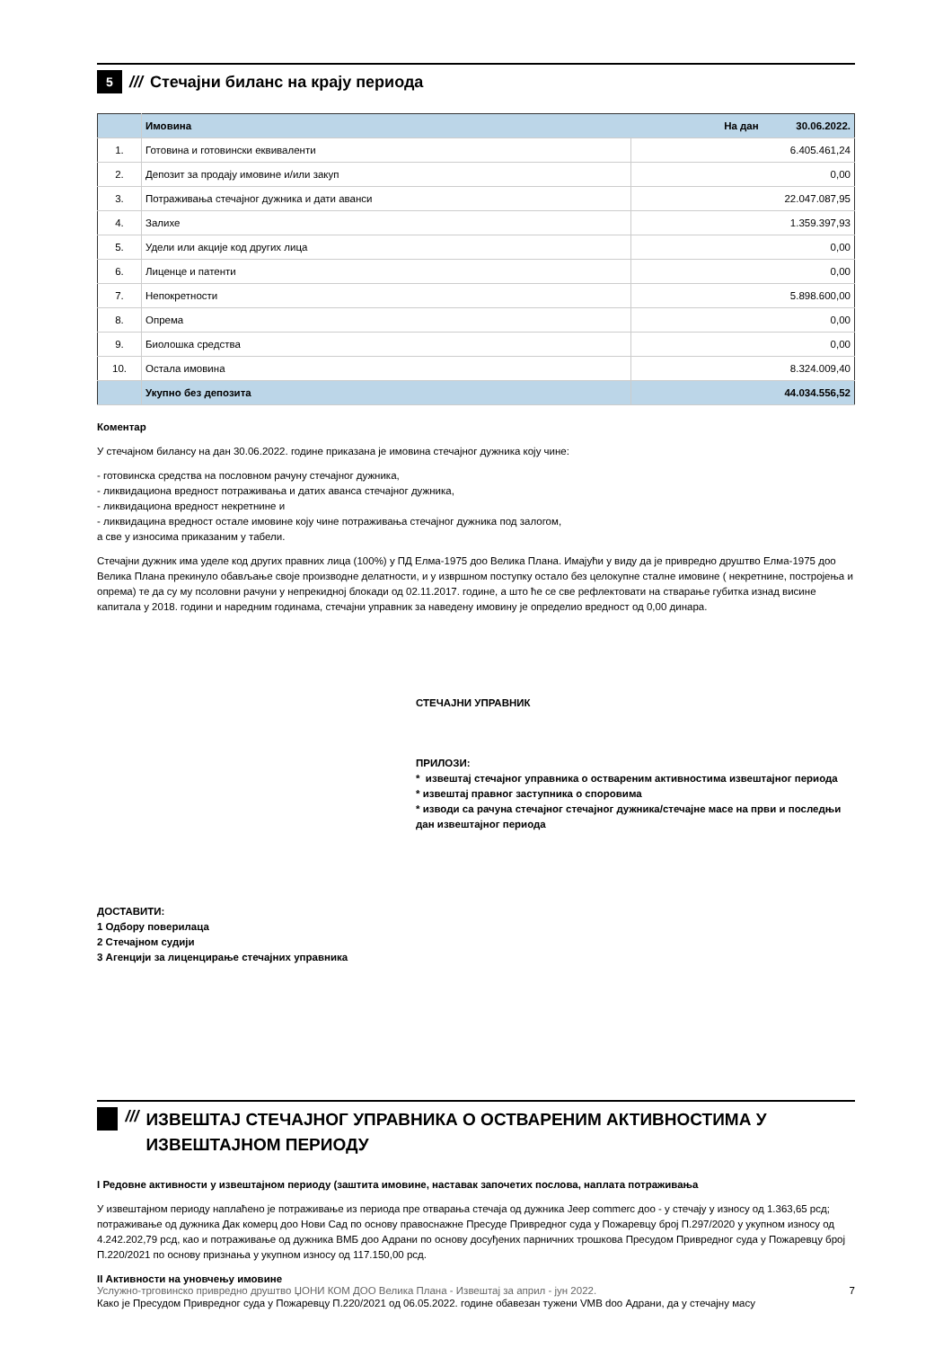5
/// Стечајни биланс на крају периода
| | Имовина | На дан 30.06.2022. |
| --- | --- | --- |
| 1. | Готовина и готовински еквиваленти | 6.405.461,24 |
| 2. | Депозит за продају имовине и/или закуп | 0,00 |
| 3. | Потраживања стечајног дужника и дати аванси | 22.047.087,95 |
| 4. | Залихе | 1.359.397,93 |
| 5. | Удели или акције код других лица | 0,00 |
| 6. | Лиценце и патенти | 0,00 |
| 7. | Непокретности | 5.898.600,00 |
| 8. | Опрема | 0,00 |
| 9. | Биолошка средства | 0,00 |
| 10. | Остала имовина | 8.324.009,40 |
| | Укупно без депозита | 44.034.556,52 |
Коментар
У стечајном билансу на дан 30.06.2022. године приказана је имовина стечајног дужника коју чине:
- готовинска средства на пословном рачуну стечајног дужника,
- ликвидациона вредност потраживања и датих аванса стечајног дужника,
- ликвидациона вредност некретнине и
- ликвидацина вредност остале имовине коју чине потраживања стечајног дужника под залогом,
а све у износима приказаним у табели.
Стечајни дужник има уделе код других правних лица (100%) у ПД Елма-1975 доо Велика Плана. Имајући у виду да је привредно друштво Елма-1975 доо Велика Плана прекинуло обављање своје производне делатности, и у извршном поступку остало без целокупне сталне имовине ( некретнине, постројења и опрема) те да су му псоловни рачуни у непрекидној блокади од 02.11.2017. године, а што ће се све рефлектовати на стварање губитка изнад висине капитала у 2018. години и наредним годинама, стечајни управник за наведену имовину је определио вредност од 0,00 динара.
СТЕЧАЈНИ УПРАВНИК
ПРИЛОЗИ:
* извештај стечајног управника о оствареним активностима извештајног периода
* извештај правног заступника о споровима
* изводи са рачуна стечајног стечајног дужника/стечајне масе на први и последњи дан извештајног периода
ДОСТАВИТИ:
1 Одбору поверилаца
2 Стечајном судији
3 Агенцији за лиценцирање стечајних управника
/// ИЗВЕШТАЈ СТЕЧАЈНОГ УПРАВНИКА О ОСТВАРЕНИМ АКТИВНОСТИМА У ИЗВЕШТАЈНОМ ПЕРИОДУ
I Редовне активности у извештајном периоду (заштита имовине, наставак започетих послова, наплата потраживања
У извештајном периоду наплаћено је потраживање из периода пре отварања стечаја од дужника Jeep commerc доо - у стечају у износу од 1.363,65 рсд; потраживање од дужника Дак комерц доо Нови Сад по основу правоснажне Пресуде Привредног суда у Пожаревцу број П.297/2020 у укупном износу од 4.242.202,79 рсд, као и потраживање од дужника ВМБ доо Адрани по основу досуђених парничних трошкова Пресудом Привредног суда у Пожаревцу број П.220/2021 по основу признања у укупном износу од 117.150,00 рсд.
II Активности на уновчењу имовине
Како је Пресудом Привредног суда у Пожаревцу П.220/2021 од 06.05.2022. године обавезан тужени VMB doo Адрани, да у стечајну масу
Услужно-трговинско привредно друштво ЏОНИ КОМ ДОО Велика Плана - Извештај за април - јун 2022. 7